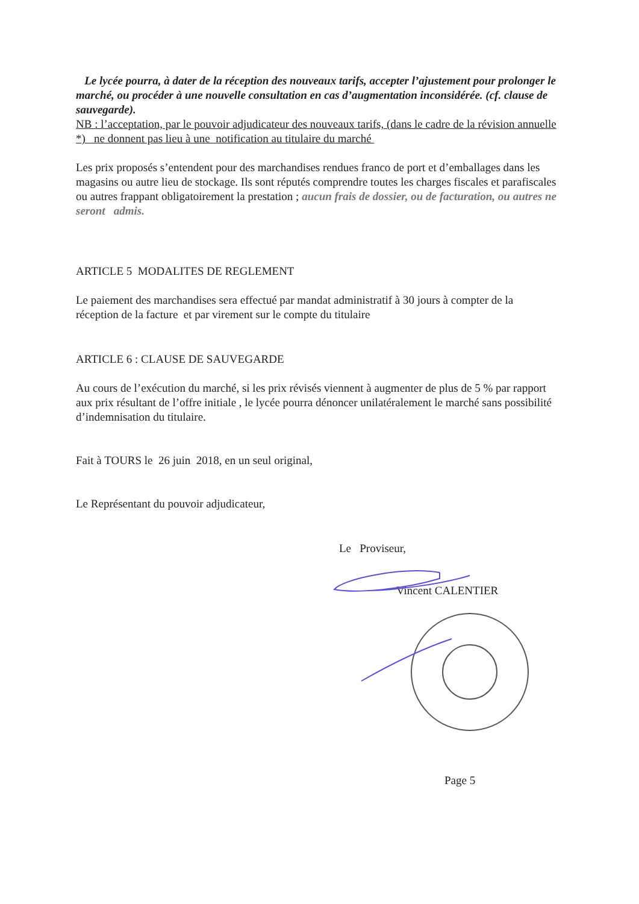Le lycée pourra, à dater de la réception des nouveaux tarifs, accepter l’ajustement pour prolonger le marché, ou procéder à une nouvelle consultation en cas d’augmentation inconsidérée. (cf. clause de sauvegarde).
NB : l’acceptation, par le pouvoir adjudicateur des nouveaux tarifs, (dans le cadre de la révision annuelle *) ne donnent pas lieu à une notification au titulaire du marché
Les prix proposés s’entendent pour des marchandises rendues franco de port et d’emballages dans les magasins ou autre lieu de stockage. Ils sont réputés comprendre toutes les charges fiscales et parafiscales ou autres frappant obligatoirement la prestation ; aucun frais de dossier, ou de facturation, ou autres ne seront admis.
ARTICLE 5 MODALITES DE REGLEMENT
Le paiement des marchandises sera effectué par mandat administratif à 30 jours à compter de la réception de la facture et par virement sur le compte du titulaire
ARTICLE 6 : CLAUSE DE SAUVEGARDE
Au cours de l’exécution du marché, si les prix révisés viennent à augmenter de plus de 5 % par rapport aux prix résultant de l’offre initiale , le lycée pourra dénoncer unilatéralement le marché sans possibilité d’indemnisation du titulaire.
Fait à TOURS le 26 juin 2018, en un seul original,
Le Représentant du pouvoir adjudicateur,
Le Proviseur,
Vincent CALENTIER
Page 5